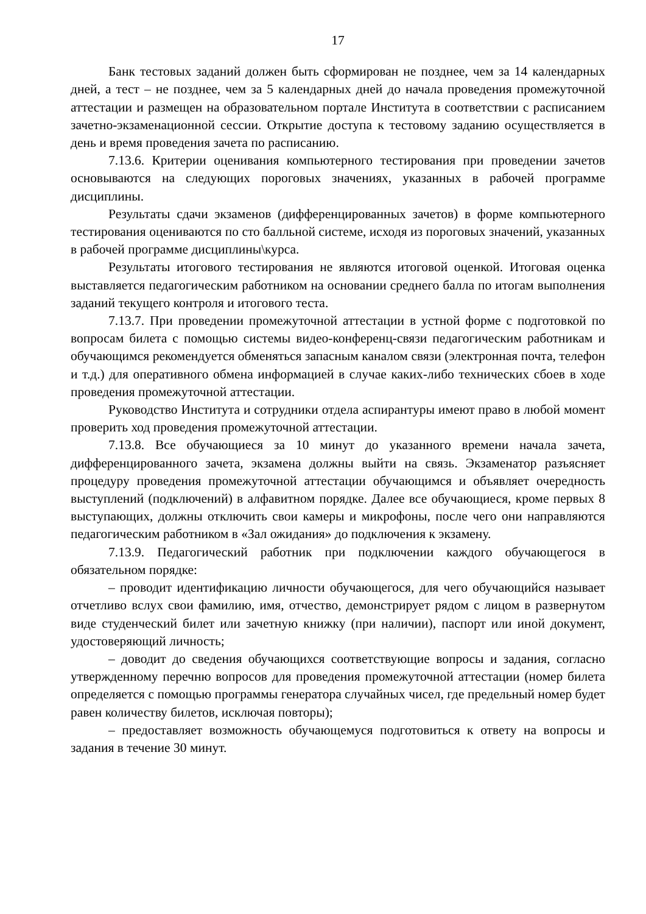17
Банк тестовых заданий должен быть сформирован не позднее, чем за 14 календарных дней, а тест – не позднее, чем за 5 календарных дней до начала проведения промежуточной аттестации и размещен на образовательном портале Института в соответствии с расписанием зачетно-экзаменационной сессии. Открытие доступа к тестовому заданию осуществляется в день и время проведения зачета по расписанию.
7.13.6. Критерии оценивания компьютерного тестирования при проведении зачетов основываются на следующих пороговых значениях, указанных в рабочей программе дисциплины.
Результаты сдачи экзаменов (дифференцированных зачетов) в форме компьютерного тестирования оцениваются по сто балльной системе, исходя из пороговых значений, указанных в рабочей программе дисциплины\курса.
Результаты итогового тестирования не являются итоговой оценкой. Итоговая оценка выставляется педагогическим работником на основании среднего балла по итогам выполнения заданий текущего контроля и итогового теста.
7.13.7. При проведении промежуточной аттестации в устной форме с подготовкой по вопросам билета с помощью системы видео-конференц-связи педагогическим работникам и обучающимся рекомендуется обменяться запасным каналом связи (электронная почта, телефон и т.д.) для оперативного обмена информацией в случае каких-либо технических сбоев в ходе проведения промежуточной аттестации.
Руководство Института и сотрудники отдела аспирантуры имеют право в любой момент проверить ход проведения промежуточной аттестации.
7.13.8. Все обучающиеся за 10 минут до указанного времени начала зачета, дифференцированного зачета, экзамена должны выйти на связь. Экзаменатор разъясняет процедуру проведения промежуточной аттестации обучающимся и объявляет очередность выступлений (подключений) в алфавитном порядке. Далее все обучающиеся, кроме первых 8 выступающих, должны отключить свои камеры и микрофоны, после чего они направляются педагогическим работником в «Зал ожидания» до подключения к экзамену.
7.13.9. Педагогический работник при подключении каждого обучающегося в обязательном порядке:
– проводит идентификацию личности обучающегося, для чего обучающийся называет отчетливо вслух свои фамилию, имя, отчество, демонстрирует рядом с лицом в развернутом виде студенческий билет или зачетную книжку (при наличии), паспорт или иной документ, удостоверяющий личность;
– доводит до сведения обучающихся соответствующие вопросы и задания, согласно утвержденному перечню вопросов для проведения промежуточной аттестации (номер билета определяется с помощью программы генератора случайных чисел, где предельный номер будет равен количеству билетов, исключая повторы);
– предоставляет возможность обучающемуся подготовиться к ответу на вопросы и задания в течение 30 минут.